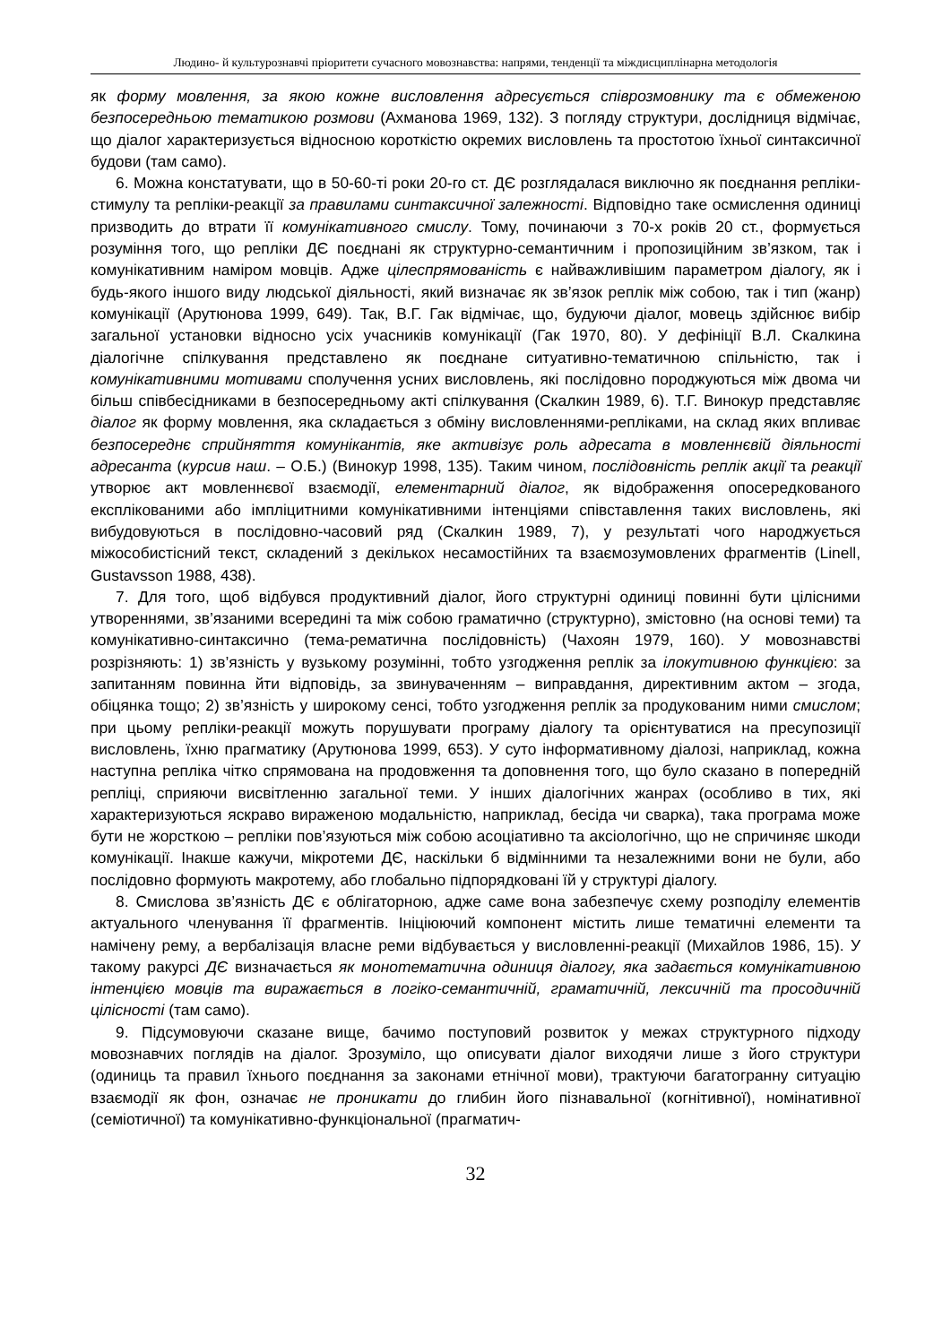Людино- й культурознавчі пріоритети сучасного мовознавства: напрями, тенденції та міждисциплінарна методологія
як форму мовлення, за якою кожне висловлення адресується співрозмовнику та є обмеженою безпосередньою тематикою розмови (Ахманова 1969, 132). З погляду структури, дослідниця відмічає, що діалог характеризується відносною короткістю окремих висловлень та простотою їхньої синтаксичної будови (там само).
6. Можна констатувати, що в 50-60-ті роки 20-го ст. ДЄ розглядалася виключно як поєднання репліки-стимулу та репліки-реакції за правилами синтаксичної залежності. Відповідно таке осмислення одиниці призводить до втрати її комунікативного смислу. Тому, починаючи з 70-х років 20 ст., формується розуміння того, що репліки ДЄ поєднані як структурно-семантичним і пропозиційним зв’язком, так і комунікативним наміром мовців. Адже цілеспрямованість є найважливішим параметром діалогу, як і будь-якого іншого виду людської діяльності, який визначає як зв’язок реплік між собою, так і тип (жанр) комунікації (Арутюнова 1999, 649). Так, В.Г. Гак відмічає, що, будуючи діалог, мовець здійснює вибір загальної установки відносно усіх учасників комунікації (Гак 1970, 80). У дефініції В.Л. Скалкина діалогічне спілкування представлено як поєднане ситуативно-тематичною спільністю, так і комунікативними мотивами сполучення усних висловлень, які послідовно породжуються між двома чи більш співбесідниками в безпосередньому акті спілкування (Скалкин 1989, 6). Т.Г. Винокур представляє діалог як форму мовлення, яка складається з обміну висловленнями-репліками, на склад яких впливає безпосереднє сприйняття комунікантів, яке активізує роль адресата в мовленнєвій діяльності адресанта (курсив наш. – О.Б.) (Винокур 1998, 135). Таким чином, послідовність реплік акції та реакції утворює акт мовленнєвої взаємодії, елементарний діалог, як відображення опосередкованого експлікованими або імпліцитними комунікативними інтенціями співставлення таких висловлень, які вибудовуються в послідовно-часовий ряд (Скалкин 1989, 7), у результаті чого народжується міжособистісний текст, складений з декількох несамостійних та взаємозумовлених фрагментів (Linell, Gustavsson 1988, 438).
7. Для того, щоб відбувся продуктивний діалог, його структурні одиниці повинні бути цілісними утвореннями, зв’язаними всередині та між собою граматично (структурно), змістовно (на основі теми) та комунікативно-синтаксично (тема-рематична послідовність) (Чахоян 1979, 160). У мовознавстві розрізняють: 1) зв’язність у вузькому розумінні, тобто узгодження реплік за ілокутивною функцією: за запитанням повинна йти відповідь, за звинуваченням – виправдання, директивним актом – згода, обіцянка тощо; 2) зв’язність у широкому сенсі, тобто узгодження реплік за продукованим ними смислом; при цьому репліки-реакції можуть порушувати програму діалогу та орієнтуватися на пресупозиції висловлень, їхню прагматику (Арутюнова 1999, 653). У суто інформативному діалозі, наприклад, кожна наступна репліка чітко спрямована на продовження та доповнення того, що було сказано в попередній репліці, сприяючи висвітленню загальної теми. У інших діалогічних жанрах (особливо в тих, які характеризуються яскраво вираженою модальністю, наприклад, бесіда чи сварка), така програма може бути не жорсткою – репліки пов’язуються між собою асоціативно та аксіологічно, що не спричиняє шкоди комунікації. Інакше кажучи, мікротеми ДЄ, наскільки б відмінними та незалежними вони не були, або послідовно формують макротему, або глобально підпорядковані їй у структурі діалогу.
8. Смислова зв’язність ДЄ є облігаторною, адже саме вона забезпечує схему розподілу елементів актуального членування її фрагментів. Ініціюючий компонент містить лише тематичні елементи та намічену рему, а вербалізація власне реми відбувається у висловленні-реакції (Михайлов 1986, 15). У такому ракурсі ДЄ визначається як монотематична одиниця діалогу, яка задається комунікативною інтенцією мовців та виражається в логіко-семантичній, граматичній, лексичній та просодичній цілісності (там само).
9. Підсумовуючи сказане вище, бачимо поступовий розвиток у межах структурного підходу мовознавчих поглядів на діалог. Зрозуміло, що описувати діалог виходячи лише з його структури (одиниць та правил їхнього поєднання за законами етнічної мови), трактуючи багатогранну ситуацію взаємодії як фон, означає не проникати до глибин його пізнавальної (когнітивної), номінативної (семіотичної) та комунікативно-функціональної (прагматич-
32